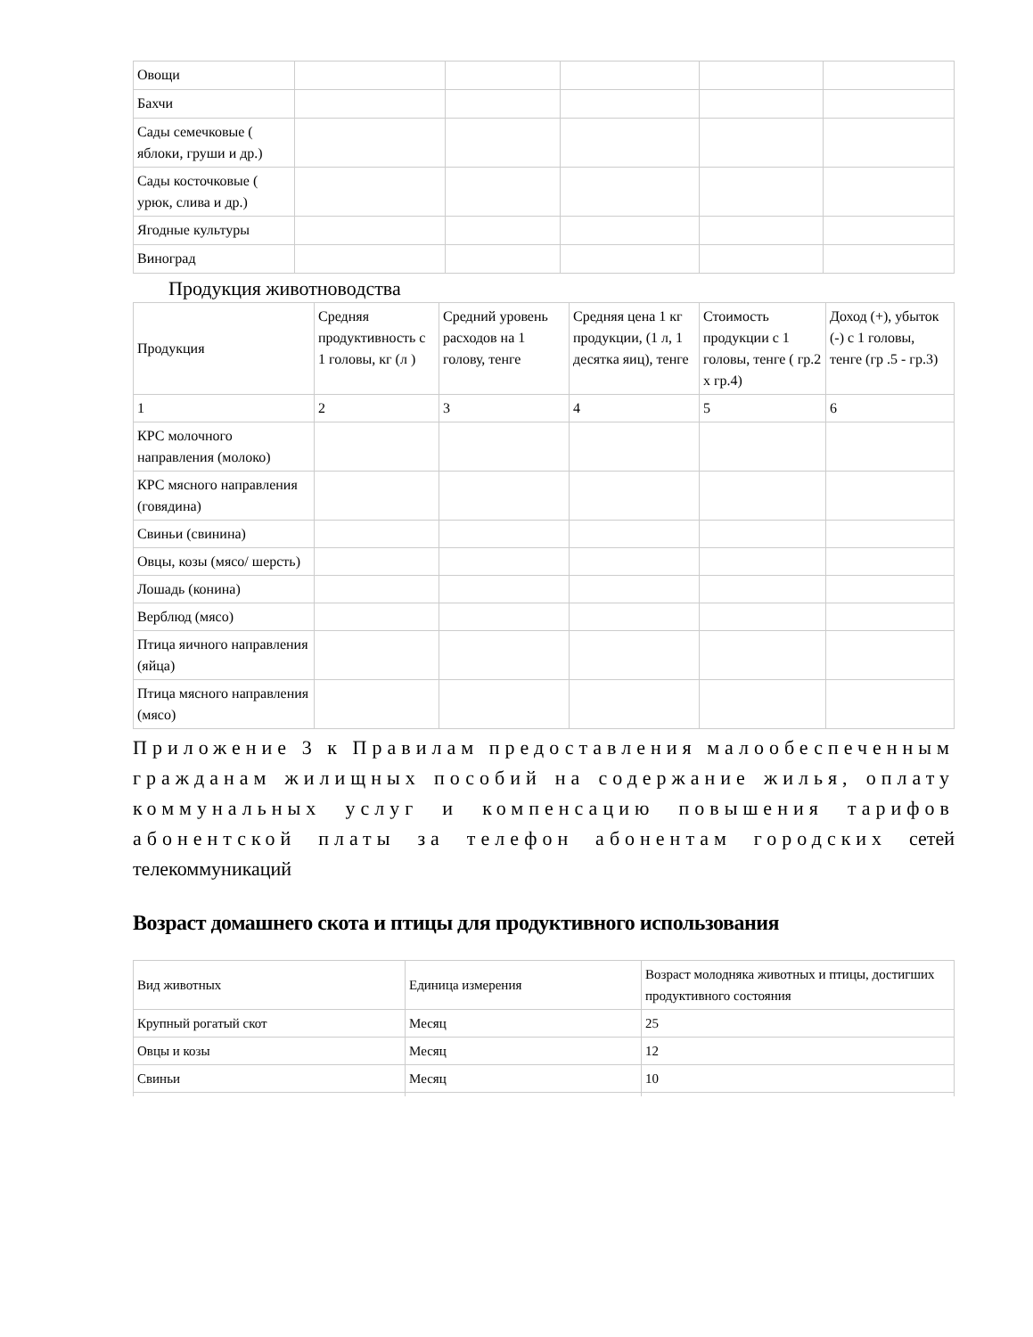| Овощи | | | | | |
| Бахчи | | | | | |
| Сады семечковые ( яблоки, груши и др.) | | | | | |
| Сады косточковые ( урюк, слива и др.) | | | | | |
| Ягодные культуры | | | | | |
| Виноград | | | | | |
Продукция животноводства
| Продукция | Средняя продуктивность с 1 головы, кг (л ) | Средний уровень расходов на 1 голову, тенге | Средняя цена 1 кг продукции, (1 л, 1 десятка яиц), тенге | Стоимость продукции с 1 головы, тенге ( гр.2 х гр.4) | Доход (+), убыток (-) с 1 головы, тенге (гр .5 - гр.3) |
| 1 | 2 | 3 | 4 | 5 | 6 |
| КРС молочного направления (молоко) | | | | | |
| КРС мясного направления (говядина) | | | | | |
| Свиньи (свинина) | | | | | |
| Овцы, козы (мясо/ шерсть) | | | | | |
| Лошадь (конина) | | | | | |
| Верблюд (мясо) | | | | | |
| Птица яичного направления (яйца) | | | | | |
| Птица мясного направления (мясо) | | | | | |
Приложение 3 к Правилам предоставления малообеспеченным гражданам жилищных пособий на содержание жилья, оплату коммунальных услуг и компенсацию повышения тарифов абонентской платы за телефон абонентам городских сетей телекоммуникаций
Возраст домашнего скота и птицы для продуктивного использования
| Вид животных | Единица измерения | Возраст молодняка животных и птицы, достигших продуктивного состояния |
| Крупный рогатый скот | Месяц | 25 |
| Овцы и козы | Месяц | 12 |
| Свиньи | Месяц | 10 |